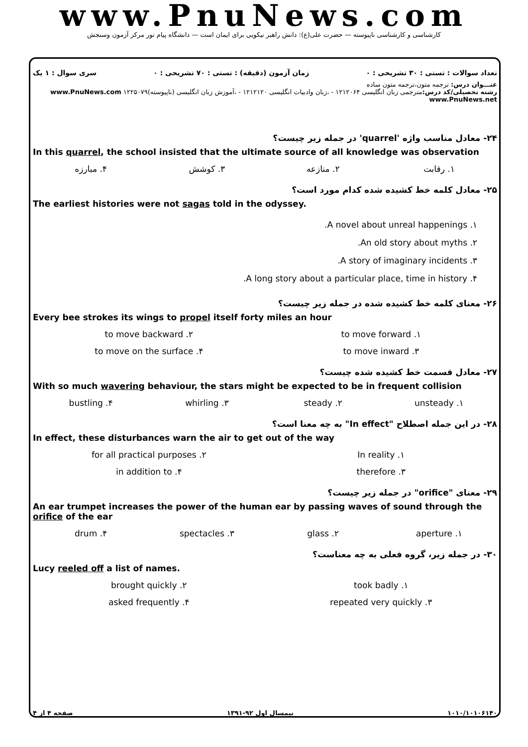www.PnuNews.com
کارشناسی و کارشناسی ناپیوسته — حضرت علی(ع): دانش راهبر نیکویی برای ایمان است — دانشگاه پیام نور مرکز آزمون وسنجش
تعداد سوالات : تستی : ۳۰ تشریحی : ۰ زمان آزمون (دقیقه) : تستی : ۷۰ تشریحی : ۰ سری سوال : ۱ یک
عنـــوان درس: ترجمه متون،ترجمه متون ساده
رشته تحصیلی/کد درس: مترجمی زبان انگلیسی ۱۲۱۲۰۶۴ - ،زبان وادبیات انگلیسی ۱۲۱۲۱۲۰ - ،آموزش زبان انگلیسی (ناپیوسته)۱۲۲۵۰۷۹ www.PnuNews.com www.PnuNews.net
۲۴- معادل مناسب واژه 'quarrel' در جمله زیر چیست؟
In this quarrel, the school insisted that the ultimate source of all knowledge was observation
۱. رقابت ۲. منازعه ۳. کوشش ۴. مبارزه
۲۵- معادل کلمه خط کشیده شده کدام مورد است؟
The earliest histories were not sagas told in the odyssey.
۱. A novel about unreal happenings.
۲. An old story about myths.
۳. A story of imaginary incidents.
۴. A long story about a particular place, time in history.
۲۶- معنای کلمه خط کشیده شده در جمله زیر چیست؟
Every bee strokes its wings to propel itself forty miles an hour
۱. to move forward ۲. to move backward ۳. to move inward ۴. to move on the surface
۲۷- معادل قسمت خط کشیده شده چیست؟
With so much wavering behaviour, the stars might be expected to be in frequent collision
۱. unsteady ۲. steady ۳. whirling ۴. bustling
۲۸- در این جمله اصطلاح "In effect" به چه معنا است؟
In effect, these disturbances warn the air to get out of the way
۱. In reality ۲. for all practical purposes ۳. therefore ۴. in addition to
۲۹- معنای "orifice" در جمله زیر چیست؟
An ear trumpet increases the power of the human ear by passing waves of sound through the orifice of the ear
۱. aperture ۲. glass ۳. spectacles ۴. drum
۳۰- در جمله زیر، گروه فعلی به چه معناست؟
Lucy reeled off a list of names.
۱. took badly ۲. brought quickly ۳. repeated very quickly ۴. asked frequently
۱۰۱۰/۱۰۱۰۶۱۴۰ نیمسال اول ۹۲-۱۳۹۱ صفحه ۴ از ۴